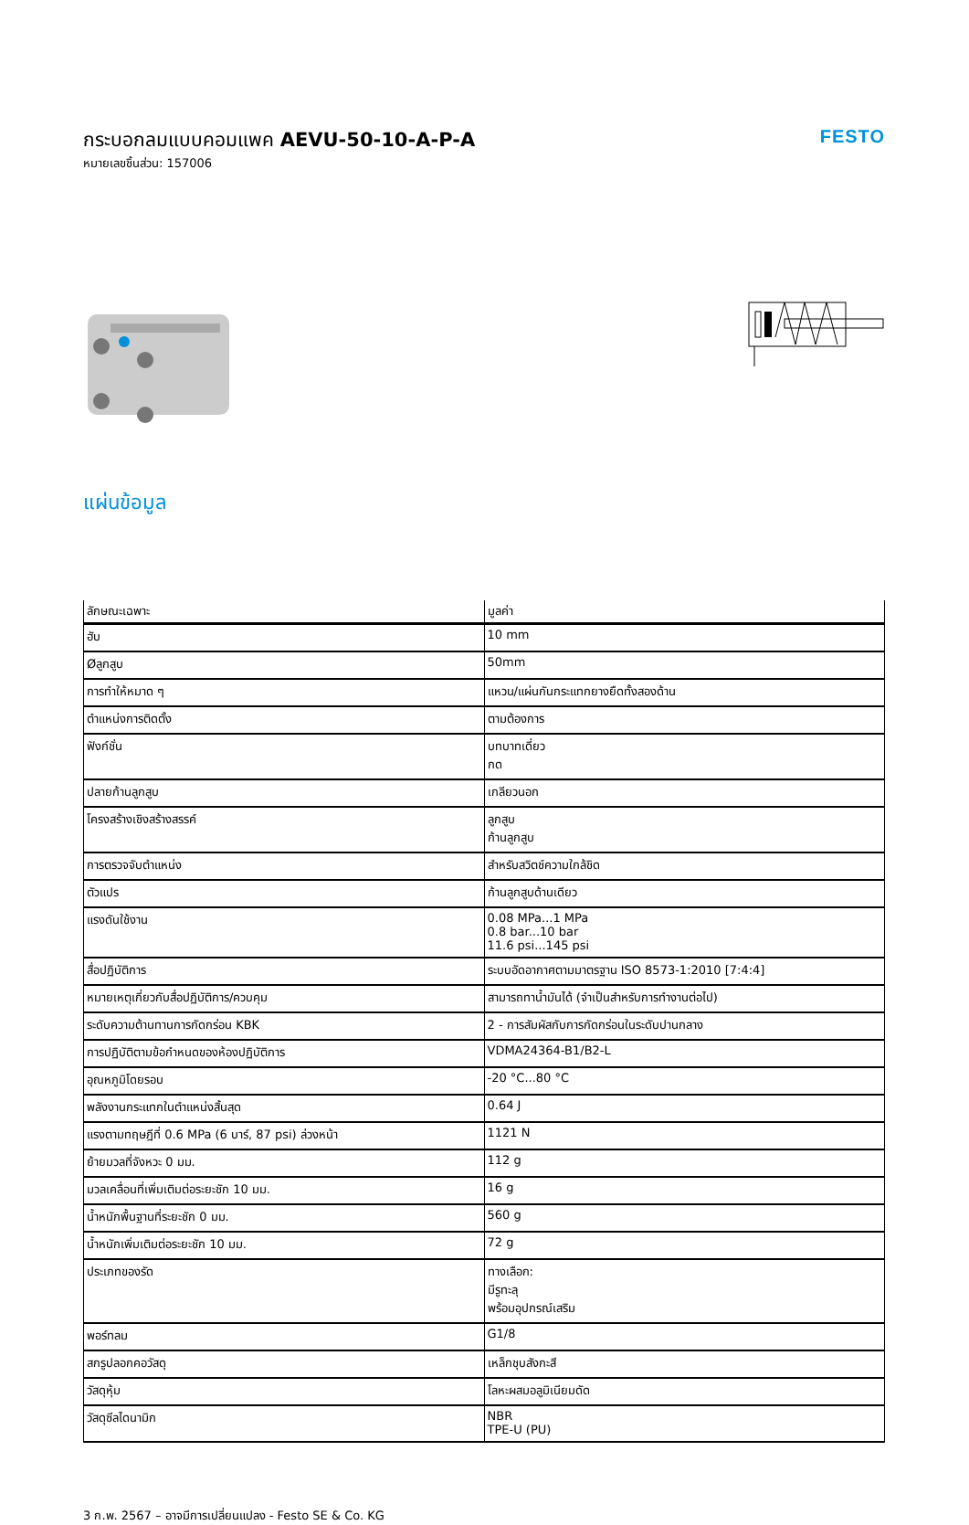กระบอกลมแบบคอมแพค AEVU-50-10-A-P-A
หมายเลขชิ้นส่วน: 157006
FESTO
แผ่นข้อมูล
| ลักษณะเฉพาะ | มูลค่า |
| --- | --- |
| ฮับ | 10 mm |
| Øลูกสูบ | 50mm |
| การทำให้หมาด ๆ | แหวน/แผ่นกันกระแทกยางยืดทั้งสองด้าน |
| ตำแหน่งการติดตั้ง | ตามต้องการ |
| ฟังก์ชั่น | บทบาทเดี่ยว กด |
| ปลายก้านลูกสูบ | เกลียวนอก |
| โครงสร้างเชิงสร้างสรรค์ | ลูกสูบ ก้านลูกสูบ |
| การตรวจจับตำแหน่ง | สำหรับสวิตช์ความใกล้ชิด |
| ตัวแปร | ก้านลูกสูบด้านเดียว |
| แรงดันใช้งาน | 0.08 MPa...1 MPa 0.8 bar...10 bar 11.6 psi...145 psi |
| สื่อปฏิบัติการ | ระบบอัดอากาศตามมาตรฐาน ISO 8573-1:2010 [7:4:4] |
| หมายเหตุเกี่ยวกับสื่อปฏิบัติการ/ควบคุม | สามารถทาน้ำมันได้ (จำเป็นสำหรับการทำงานต่อไป) |
| ระดับความต้านทานการกัดกร่อน KBK | 2 - การสัมผัสกับการกัดกร่อนในระดับปานกลาง |
| การปฏิบัติตามข้อกำหนดของห้องปฏิบัติการ | VDMA24364-B1/B2-L |
| อุณหภูมิโดยรอบ | -20 °C...80 °C |
| พลังงานกระแทกในตำแหน่งสิ้นสุด | 0.64 J |
| แรงตามทฤษฎีที่ 0.6 MPa (6 บาร์, 87 psi) ล่วงหน้า | 1121 N |
| ย้ายมวลที่จังหวะ 0 มม. | 112 g |
| มวลเคลื่อนที่เพิ่มเติมต่อระยะชัก 10 มม. | 16 g |
| น้ำหนักพื้นฐานที่ระยะชัก 0 มม. | 560 g |
| น้ำหนักเพิ่มเติมต่อระยะชัก 10 มม. | 72 g |
| ประเภทของรัด | ทางเลือก: มีรูทะลุ พร้อมอุปกรณ์เสริม |
| พอร์ทลม | G1/8 |
| สกรูปลอกคอวัสดุ | เหล็กชุบสังกะสี |
| วัสดุหุ้ม | โลหะผสมอลูมิเนียมดัด |
| วัสดุซีลไดนามิก | NBR TPE-U (PU) |
3 ก.พ. 2567 – อาจมีการเปลี่ยนแปลง - Festo SE & Co. KG